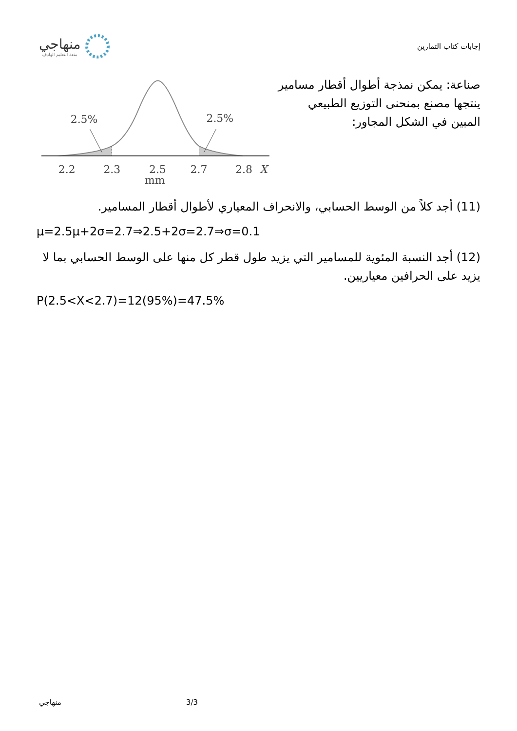منهاجي
متعة التعليم الهادف
إجابات كتاب التمارين
صناعة: يمكن نمذجة أطوال أقطار مسامير ينتجها مصنع بمنحنى التوزيع الطبيعي المبين في الشكل المجاور:
2.5%
2.5%
2.2
2.3
2.5
2.7
2.8
X
mm
(11) أجد كلاً من الوسط الحسابي، والانحراف المعياري لأطوال أقطار المسامير.
μ=2.5μ+2σ=2.7⇒2.5+2σ=2.7⇒σ=0.1
(12) أجد النسبة المئوية للمسامير التي يزيد طول قطر كل منها على الوسط الحسابي بما لا يزيد على الحرافين معياريين.
P(2.5<X<2.7)=12(95%)=47.5%
منهاجي 3/3